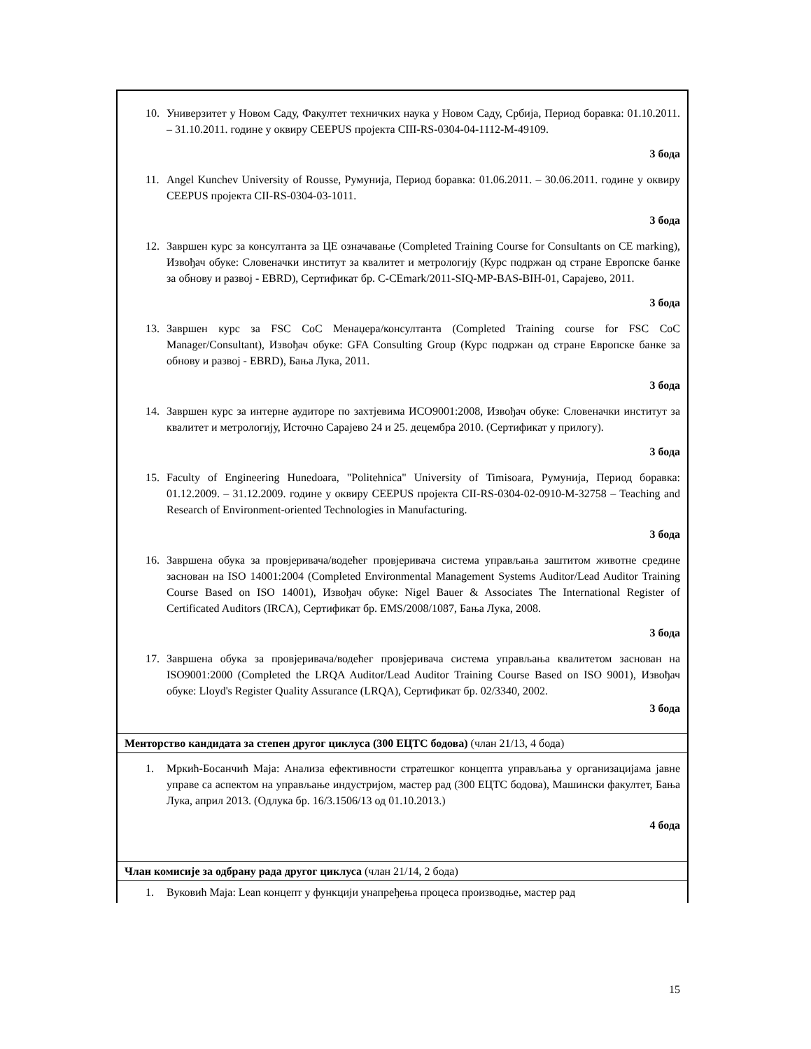| 10. Универзитет у Новом Саду, Факултет техничких наука у Новом Саду, Србија, Период боравка: 01.10.2011. – 31.10.2011. године у оквиру CEEPUS пројекта CIII-RS-0304-04-1112-M-49109. 3 бода 11. Angel Kunchev University of Rousse, Румунија, Период боравка: 01.06.2011. – 30.06.2011. године у оквиру CEEPUS пројекта CII-RS-0304-03-1011. 3 бода 12. Завршен курс за консултанта за ЦЕ означавање (Completed Training Course for Consultants on CE marking), Извођач обуке: Словеначки институт за квалитет и метрологију (Курс подржан од стране Европске банке за обнову и развој - EBRD), Сертификат бр. C-CEmark/2011-SIQ-MP-BAS-BIH-01, Сарајево, 2011. 3 бода 13. Завршен курс за FSC CoC Менаџера/консултанта (Completed Training course for FSC CoC Manager/Consultant), Извођач обуке: GFA Consulting Group (Курс подржан од стране Европске банке за обнову и развој - EBRD), Бања Лука, 2011. 3 бода 14. Завршен курс за интерне аудиторе по захтјевима ИСО9001:2008, Извођач обуке: Словеначки институт за квалитет и метрологију, Источно Сарајево 24 и 25. децембра 2010. (Сертификат у прилогу). 3 бода 15. Faculty of Engineering Hunedoara, "Politehnica" University of Timisoara, Румунија, Период боравка: 01.12.2009. – 31.12.2009. године у оквиру CEEPUS пројекта CII-RS-0304-02-0910-M-32758 – Teaching and Research of Environment-oriented Technologies in Manufacturing. 3 бода 16. Завршена обука за провјеривача/водећег провјеривача система управљања заштитом животне средине заснован на ISO 14001:2004 (Completed Environmental Management Systems Auditor/Lead Auditor Training Course Based on ISO 14001), Извођач обуке: Nigel Bauer & Associates The International Register of Certificated Auditors (IRCA), Сертификат бр. EMS/2008/1087, Бања Лука, 2008. 3 бода 17. Завршена обука за провјеривача/водећег провјеривача система управљања квалитетом заснован на ISO9001:2000 (Completed the LRQA Auditor/Lead Auditor Training Course Based on ISO 9001), Извођач обуке: Lloyd's Register Quality Assurance (LRQA), Сертификат бр. 02/3340, 2002. 3 бода |
| Менторство кандидата за степен другог циклуса (300 ЕЦТС бодова) (члан 21/13, 4 бода) |
| 1. Мркић-Босанчић Маја: Анализа ефективности стратешког концепта управљања у организацијама јавне управе са аспектом на управљање индустријом, мастер рад (300 ЕЦТС бодова), Машински факултет, Бања Лука, април 2013. (Одлука бр. 16/3.1506/13 од 01.10.2013.) 4 бода |
| Члан комисије за одбрану рада другог циклуса (члан 21/14, 2 бода) |
| 1. Вуковић Маја: Lean концепт у функцији унапређења процеса производње, мастер рад |
15